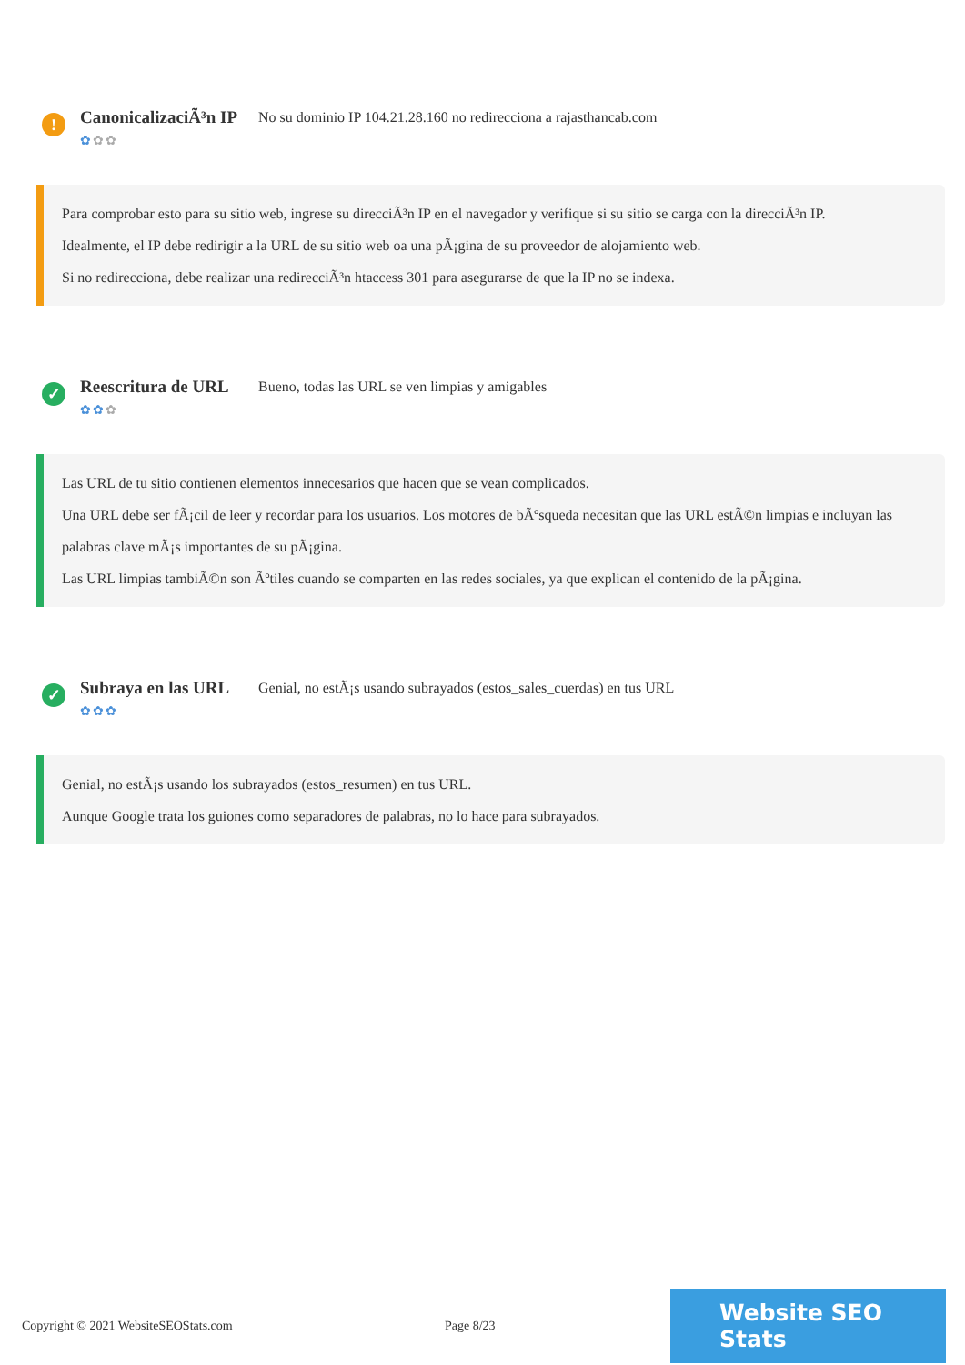!
CanonicalizaciÃ³n IP
✿✿✿
No su dominio IP 104.21.28.160 no redirecciona a rajasthancab.com
Para comprobar esto para su sitio web, ingrese su direcciÃ³n IP en el navegador y verifique si su sitio se carga con la direcciÃ³n IP.
Idealmente, el IP debe redirigir a la URL de su sitio web oa una pÃ¡gina de su proveedor de alojamiento web.
Si no redirecciona, debe realizar una redirecciÃ³n htaccess 301 para asegurarse de que la IP no se indexa.
✓
Reescritura de URL
✿✿✿
Bueno, todas las URL se ven limpias y amigables
Las URL de tu sitio contienen elementos innecesarios que hacen que se vean complicados.
Una URL debe ser fÃ¡cil de leer y recordar para los usuarios. Los motores de bÃºsqueda necesitan que las URL estÃ©n limpias e incluyan las palabras clave mÃ¡s importantes de su pÃ¡gina.
Las URL limpias tambiÃ©n son Ãºtiles cuando se comparten en las redes sociales, ya que explican el contenido de la pÃ¡gina.
✓
Subraya en las URL
✿✿✿
Genial, no estÃ¡s usando subrayados (estos_sales_cuerdas) en tus URL
Genial, no estÃ¡s usando los subrayados (estos_resumen) en tus URL.
Aunque Google trata los guiones como separadores de palabras, no lo hace para subrayados.
Copyright © 2021 WebsiteSEOStats.com Page 8/23
Website SEO Stats